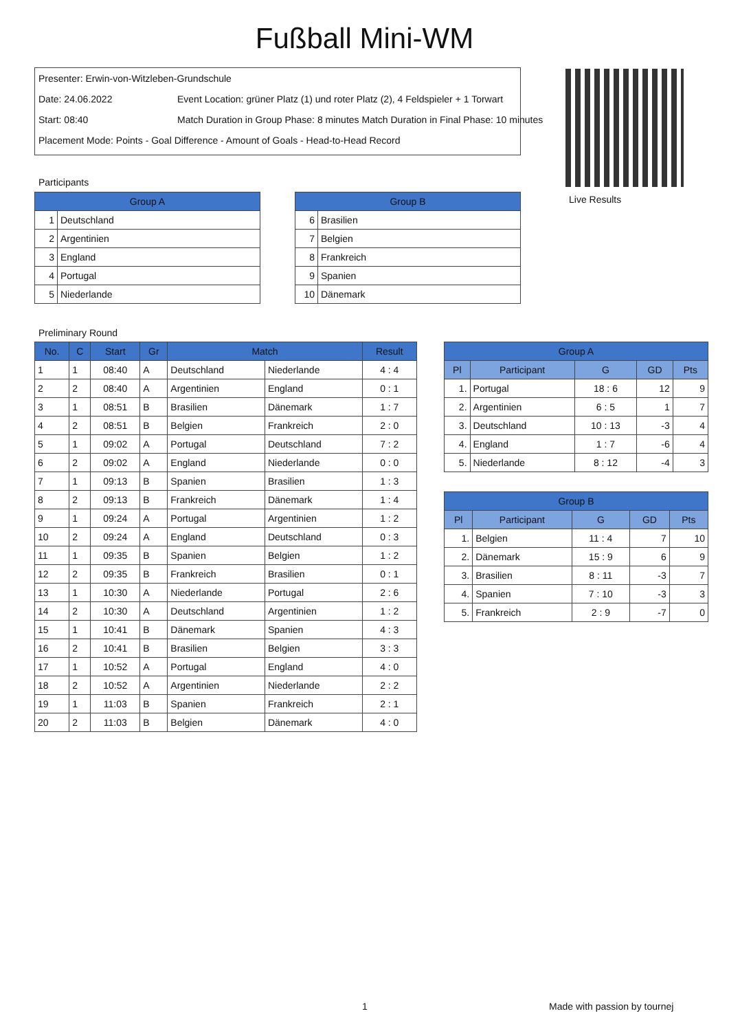Fußball Mini-WM
Presenter: Erwin-von-Witzleben-Grundschule
Date: 24.06.2022 Event Location: grüner Platz (1) und roter Platz (2), 4 Feldspieler + 1 Torwart
Start: 08:40 Match Duration in Group Phase: 8 minutes Match Duration in Final Phase: 10 minutes
Placement Mode: Points - Goal Difference - Amount of Goals - Head-to-Head Record
Live Results
Participants
| Group A | |
| --- | --- |
| 1 | Deutschland |
| 2 | Argentinien |
| 3 | England |
| 4 | Portugal |
| 5 | Niederlande |
| Group B | |
| --- | --- |
| 6 | Brasilien |
| 7 | Belgien |
| 8 | Frankreich |
| 9 | Spanien |
| 10 | Dänemark |
Preliminary Round
| No. | C | Start | Gr | Match | | Result |
| --- | --- | --- | --- | --- | --- | --- |
| 1 | 1 | 08:40 | A | Deutschland | Niederlande | 4 : 4 |
| 2 | 2 | 08:40 | A | Argentinien | England | 0 : 1 |
| 3 | 1 | 08:51 | B | Brasilien | Dänemark | 1 : 7 |
| 4 | 2 | 08:51 | B | Belgien | Frankreich | 2 : 0 |
| 5 | 1 | 09:02 | A | Portugal | Deutschland | 7 : 2 |
| 6 | 2 | 09:02 | A | England | Niederlande | 0 : 0 |
| 7 | 1 | 09:13 | B | Spanien | Brasilien | 1 : 3 |
| 8 | 2 | 09:13 | B | Frankreich | Dänemark | 1 : 4 |
| 9 | 1 | 09:24 | A | Portugal | Argentinien | 1 : 2 |
| 10 | 2 | 09:24 | A | England | Deutschland | 0 : 3 |
| 11 | 1 | 09:35 | B | Spanien | Belgien | 1 : 2 |
| 12 | 2 | 09:35 | B | Frankreich | Brasilien | 0 : 1 |
| 13 | 1 | 10:30 | A | Niederlande | Portugal | 2 : 6 |
| 14 | 2 | 10:30 | A | Deutschland | Argentinien | 1 : 2 |
| 15 | 1 | 10:41 | B | Dänemark | Spanien | 4 : 3 |
| 16 | 2 | 10:41 | B | Brasilien | Belgien | 3 : 3 |
| 17 | 1 | 10:52 | A | Portugal | England | 4 : 0 |
| 18 | 2 | 10:52 | A | Argentinien | Niederlande | 2 : 2 |
| 19 | 1 | 11:03 | B | Spanien | Frankreich | 2 : 1 |
| 20 | 2 | 11:03 | B | Belgien | Dänemark | 4 : 0 |
| Group A | | | | |
| --- | --- | --- | --- | --- |
| Pl | Participant | G | GD | Pts |
| 1. | Portugal | 18 : 6 | 12 | 9 |
| 2. | Argentinien | 6 : 5 | 1 | 7 |
| 3. | Deutschland | 10 : 13 | -3 | 4 |
| 4. | England | 1 : 7 | -6 | 4 |
| 5. | Niederlande | 8 : 12 | -4 | 3 |
| Group B | | | | |
| --- | --- | --- | --- | --- |
| Pl | Participant | G | GD | Pts |
| 1. | Belgien | 11 : 4 | 7 | 10 |
| 2. | Dänemark | 15 : 9 | 6 | 9 |
| 3. | Brasilien | 8 : 11 | -3 | 7 |
| 4. | Spanien | 7 : 10 | -3 | 3 |
| 5. | Frankreich | 2 : 9 | -7 | 0 |
1 Made with passion by tournej